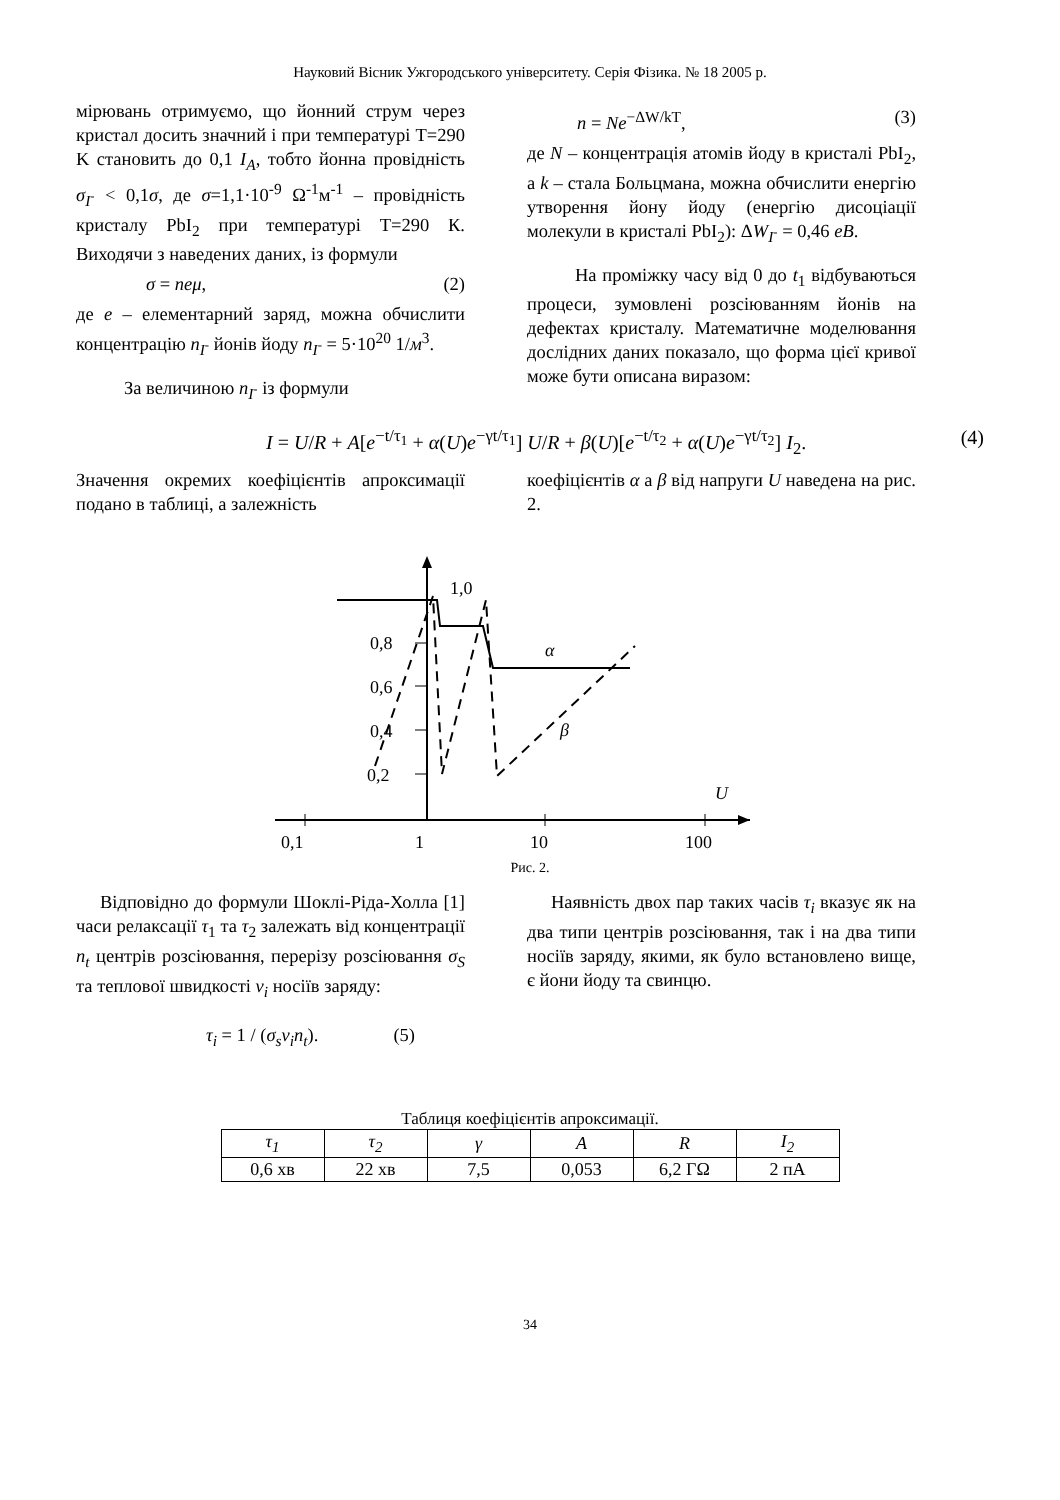Науковий Вісник Ужгородського університету. Серія Фізика. № 18 2005 р.
мірювань отримуємо, що йонний струм через кристал досить значний і при температурі T=290 K становить до 0,1 I<sub>A</sub>, тобто йонна провідність σ<sub>I<sup>-</sup></sub> < 0,1σ, де σ=1,1·10<sup>-9</sup> Ω<sup>-1</sup>м<sup>-1</sup> – провідність кристалу PbI<sub>2</sub> при температурі T=290 К. Виходячи з наведених даних, із формули
σ = neμ, (2)
де e – елементарний заряд, можна обчислити концентрацію n<sub>I<sup>-</sup></sub> йонів йоду n<sub>I<sup>-</sup></sub> = 5·10<sup>20</sup> 1/м<sup>3</sup>.
За величиною n<sub>I<sup>-</sup></sub> із формули
n = Ne<sup>−ΔW/kT</sup>, (3)
де N – концентрація атомів йоду в кристалі PbI<sub>2</sub>, а k – стала Больцмана, можна обчислити енергію утворення йону йоду (енергію дисоціації молекули в кристалі PbI<sub>2</sub>): ΔW<sub>I<sup>-</sup></sub> = 0,46 eB.
На проміжку часу від 0 до t<sub>1</sub> відбуваються процеси, зумовлені розсіюванням йонів на дефектах кристалу. Математичне моделювання дослідних даних показало, що форма цієї кривої може бути описана виразом:
I = U/R + A[e<sup>−t/τ<sub>1</sub></sup> + α(U)e<sup>−γt/τ<sub>1</sub></sup>] U/R + β(U)[e<sup>−t/τ<sub>2</sub></sup> + α(U)e<sup>−γt/τ<sub>2</sub></sup>] I<sub>2</sub>. (4)
Значення окремих коефіцієнтів апроксимації подано в таблиці, а залежність
коефіцієнтів α а β від напруги U наведена на рис. 2.
1,0
0,8
0,6
0,4
0,2
α
β
U
0,1
1
10
100
Рис. 2.
Відповідно до формули Шоклі-Ріда-Холла [1] часи релаксації τ<sub>1</sub> та τ<sub>2</sub> залежать від концентрації n<sub>t</sub> центрів розсіювання, перерізу розсіювання σ<sub>S</sub> та теплової швидкості v<sub>i</sub> носіїв заряду:
τ<sub>i</sub> = 1 / (σ<sub>s</sub>v<sub>i</sub>n<sub>t</sub>). (5)
Наявність двох пар таких часів τ<sub>i</sub> вказує як на два типи центрів розсіювання, так і на два типи носіїв заряду, якими, як було встановлено вище, є йони йоду та свинцю.
Таблиця коефіцієнтів апроксимації.
| τ<sub>1</sub> | τ<sub>2</sub> | γ | A | R | I<sub>2</sub> |
| --- | --- | --- | --- | --- | --- |
| 0,6 хв | 22 хв | 7,5 | 0,053 | 6,2 ГΩ | 2 пА |
34